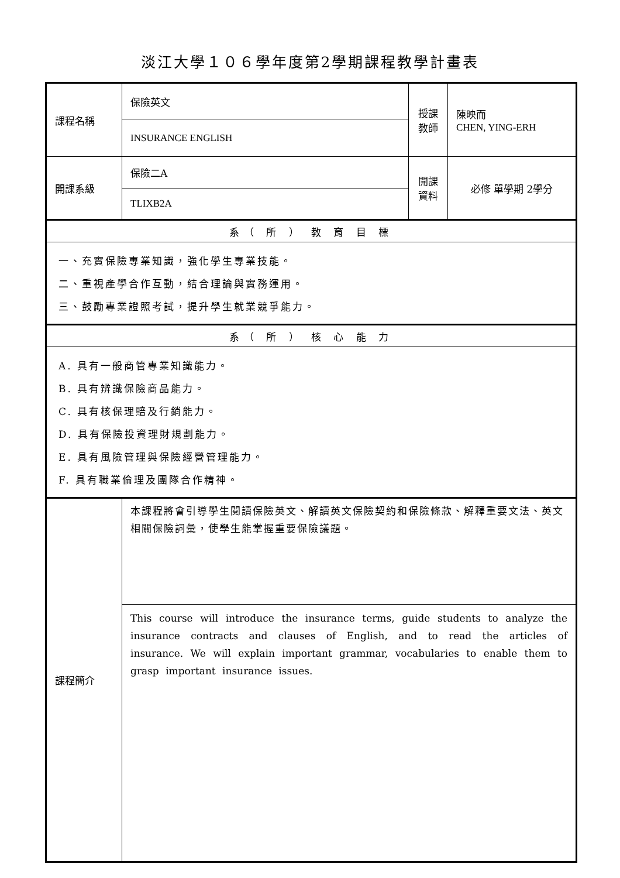淡江大學１０６學年度第2學期課程教學計畫表
| 課程名稱 | 保險英文 | 授課 教師 | 陳映而 CHEN, YING-ERH |
| | INSURANCE ENGLISH | | |
| 開課系級 | 保險二A | 開課 資料 | 必修 單學期 2學分 |
| | TLIXB2A | | |
| 系（ 所 ） 教 育 目 標 | | | |
| 一、充實保險專業知識，強化學生專業技能。 二、重視產學合作互動，結合理論與實務運用。 三、鼓勵專業證照考試，提升學生就業競爭能力。 | | | |
| 系（ 所 ） 核 心 能 力 | | | |
| A. 具有一般商管專業知識能力。 B. 具有辨識保險商品能力。 C. 具有核保理賠及行銷能力。 D. 具有保險投資理財規劃能力。 E. 具有風險管理與保險經營管理能力。 F. 具有職業倫理及團隊合作精神。 | | | |
| 課程簡介 | 本課程將會引導學生閱讀保險英文、解讀英文保險契約和保險條款、解釋重要文法、英文相關保險詞彙，使學生能掌握重要保險議題。 | | |
| | This course will introduce the insurance terms, guide students to analyze the insurance contracts and clauses of English, and to read the articles of insurance. We will explain important grammar, vocabularies to enable them to grasp important insurance issues. | | |